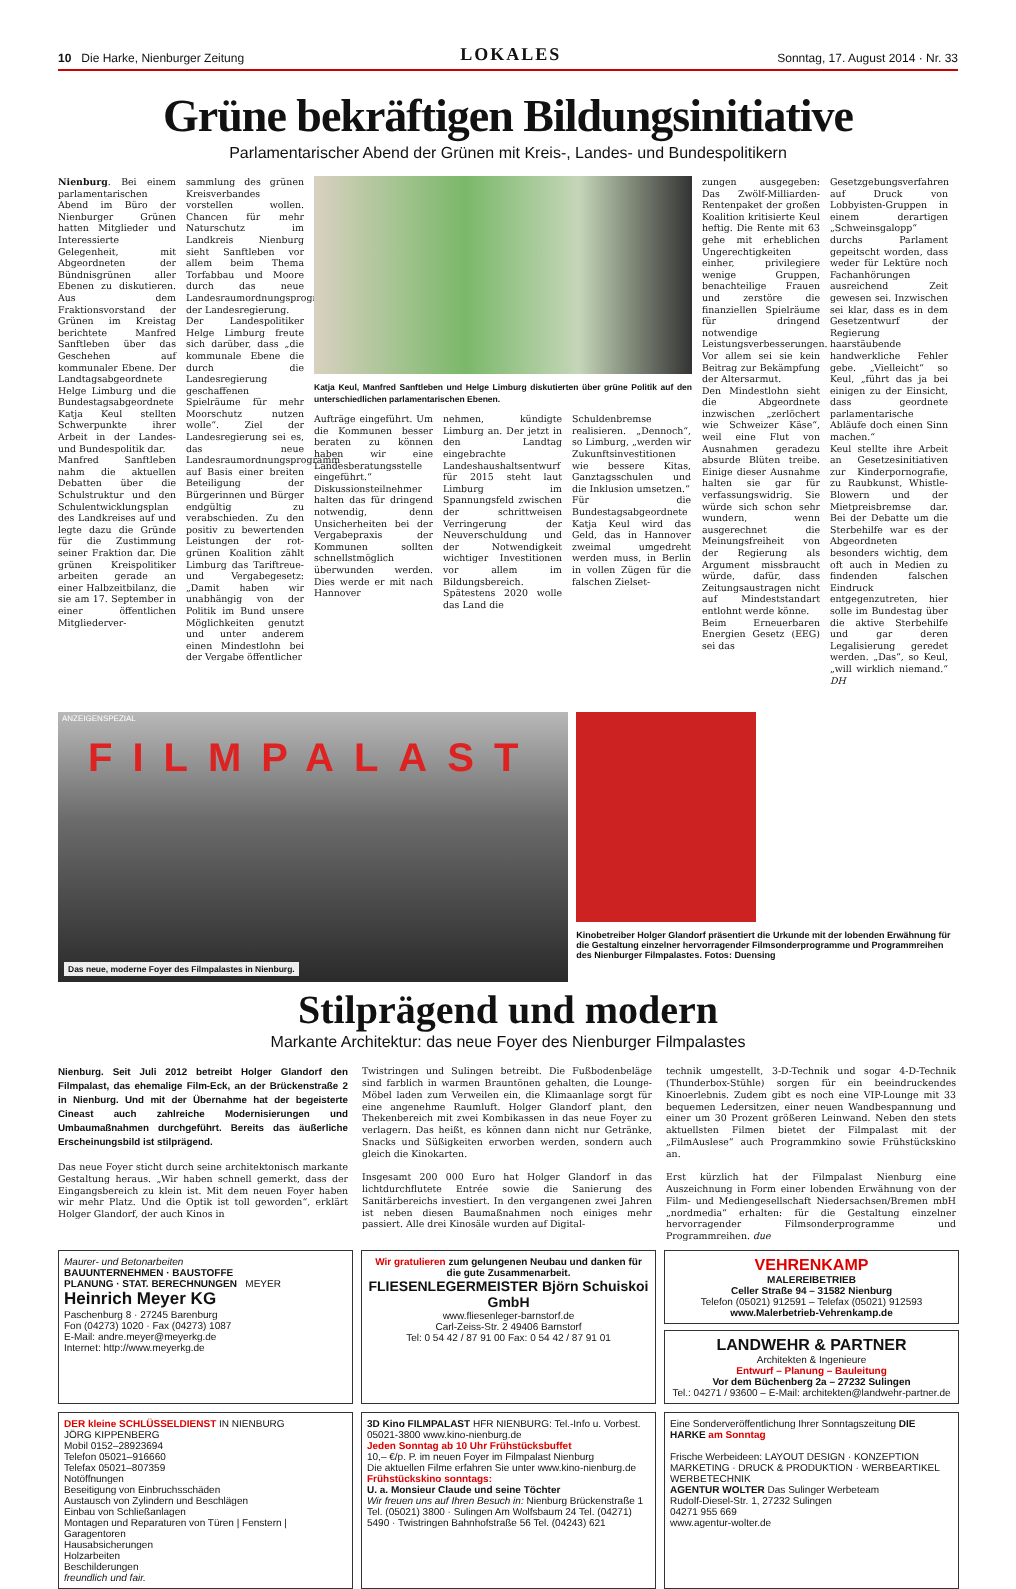10 Die Harke, Nienburger Zeitung LOKALES Sonntag, 17. August 2014 · Nr. 33
Grüne bekräftigen Bildungsinitiative
Parlamentarischer Abend der Grünen mit Kreis-, Landes- und Bundespolitikern
Nienburg. Bei einem parlamentarischen Abend im Büro der Nienburger Grünen hatten Mitglieder und Interessierte Gelegenheit, mit Abgeordneten der Bündnisgrünen aller Ebenen zu diskutieren. Aus dem Fraktionsvorstand der Grünen im Kreistag berichtete Manfred Sanftleben über das Geschehen auf kommunaler Ebene. Der Landtagsabgeordnete Helge Limburg und die Bundestagsabgeordnete Katja Keul stellten Schwerpunkte ihrer Arbeit in der Landes- und Bundespolitik dar.
Manfred Sanftleben nahm die aktuellen Debatten über die Schulstruktur und den Schulentwicklungsplan des Landkreises auf und legte dazu die Gründe für die Zustimmung seiner Fraktion dar. Die grünen Kreispolitiker arbeiten gerade an einer Halbzeitbilanz, die sie am 17. September in einer öffentlichen Mitgliederver-
sammlung des grünen Kreisverbandes vorstellen wollen. Chancen für mehr Naturschutz im Landkreis Nienburg sieht Sanftleben vor allem beim Thema Torfabbau und Moore durch das neue Landesraumordnungsprogramm der Landesregierung.
Der Landespolitiker Helge Limburg freute sich darüber, dass „die kommunale Ebene die durch die Landesregierung geschaffenen Spielräume für mehr Moorschutz nutzen wolle“. Ziel der Landesregierung sei es, das neue Landesraumordnungsprogramm auf Basis einer breiten Beteiligung der Bürgerinnen und Bürger endgültig zu verabschieden. Zu den positiv zu bewertenden Leistungen der rot-grünen Koalition zählt Limburg das Tariftreue- und Vergabegesetz: „Damit haben wir unabhängig von der Politik im Bund unsere Möglichkeiten genutzt und unter anderem einen Mindestlohn bei der Vergabe öffentlicher
Katja Keul, Manfred Sanftleben und Helge Limburg diskutierten über grüne Politik auf den unterschiedlichen parlamentarischen Ebenen.
Aufträge eingeführt. Um die Kommunen besser beraten zu können haben wir eine Landesberatungsstelle eingeführt.“ Diskussionsteilnehmer halten das für dringend notwendig, denn Unsicherheiten bei der Vergabepraxis der Kommunen sollten schnellstmöglich überwunden werden. Dies werde er mit nach Hannover
nehmen, kündigte Limburg an. Der jetzt in den Landtag eingebrachte Landeshaushaltsentwurf für 2015 steht laut Limburg im Spannungsfeld zwischen der schrittweisen Verringerung der Neuverschuldung und der Notwendigkeit wichtiger Investitionen vor allem im Bildungsbereich. Spätestens 2020 wolle das Land die
Schuldenbremse realisieren. „Dennoch“, so Limburg, „werden wir Zukunftsinvestitionen wie bessere Kitas, Ganztagsschulen und die Inklusion umsetzen.“
Für die Bundestagsabgeordnete Katja Keul wird das Geld, das in Hannover zweimal umgedreht werden muss, in Berlin in vollen Zügen für die falschen Zielset-
zungen ausgegeben: Das Zwölf-Milliarden-Rentenpaket der großen Koalition kritisierte Keul heftig. Die Rente mit 63 gehe mit erheblichen Ungerechtigkeiten einher, privilegiere wenige Gruppen, benachteilige Frauen und zerstöre die finanziellen Spielräume für dringend notwendige Leistungsverbesserungen. Vor allem sei sie kein Beitrag zur Bekämpfung der Altersarmut.
Den Mindestlohn sieht die Abgeordnete inzwischen „zerlöchert wie Schweizer Käse“, weil eine Flut von Ausnahmen geradezu absurde Blüten treibe. Einige dieser Ausnahme halten sie gar für verfassungswidrig. Sie würde sich schon sehr wundern, wenn ausgerechnet die Meinungsfreiheit von der Regierung als Argument missbraucht würde, dafür, dass Zeitungsaustragen nicht auf Mindeststandart entlohnt werde könne.
Beim Erneuerbaren Energien Gesetz (EEG) sei das
Gesetzgebungsverfahren auf Druck von Lobbyisten-Gruppen in einem derartigen „Schweinsgalopp“ durchs Parlament gepeitscht worden, dass weder für Lektüre noch Fachanhörungen ausreichend Zeit gewesen sei. Inzwischen sei klar, dass es in dem Gesetzentwurf der Regierung haarstäubende handwerkliche Fehler gebe. „Vielleicht“ so Keul, „führt das ja bei einigen zu der Einsicht, dass geordnete parlamentarische Abläufe doch einen Sinn machen.“
Keul stellte ihre Arbeit an Gesetzesinitiativen zur Kinderpornografie, zu Raubkunst, Whistle-Blowern und der Mietpreisbremse dar. Bei der Debatte um die Sterbehilfe war es der Abgeordneten besonders wichtig, dem oft auch in Medien zu findenden falschen Eindruck entgegenzutreten, hier solle im Bundestag über die aktive Sterbehilfe und gar deren Legalisierung geredet werden. „Das“, so Keul, „will wirklich niemand.“ DH
ANZEIGENSPEZIAL
FILMPALAST
Das neue, moderne Foyer des Filmpalastes in Nienburg.
Kinobetreiber Holger Glandorf präsentiert die Urkunde mit der lobenden Erwähnung für die Gestaltung einzelner hervorragender Filmsonderprogramme und Programmreihen des Nienburger Filmpalastes. Fotos: Duensing
Stilprägend und modern
Markante Architektur: das neue Foyer des Nienburger Filmpalastes
Nienburg. Seit Juli 2012 betreibt Holger Glandorf den Filmpalast, das ehemalige Film-Eck, an der Brückenstraße 2 in Nienburg. Und mit der Übernahme hat der begeisterte Cineast auch zahlreiche Modernisierungen und Umbaumaßnahmen durchgeführt. Bereits das äußerliche Erscheinungsbild ist stilprägend.
Das neue Foyer sticht durch seine architektonisch markante Gestaltung heraus. „Wir haben schnell gemerkt, dass der Eingangsbereich zu klein ist. Mit dem neuen Foyer haben wir mehr Platz. Und die Optik ist toll geworden“, erklärt Holger Glandorf, der auch Kinos in
Twistringen und Sulingen betreibt. Die Fußbodenbeläge sind farblich in warmen Brauntönen gehalten, die Lounge-Möbel laden zum Verweilen ein, die Klimaanlage sorgt für eine angenehme Raumluft. Holger Glandorf plant, den Thekenbereich mit zwei Kombikassen in das neue Foyer zu verlagern. Das heißt, es können dann nicht nur Getränke, Snacks und Süßigkeiten erworben werden, sondern auch gleich die Kinokarten.
Insgesamt 200 000 Euro hat Holger Glandorf in das lichtdurchflutete Entrée sowie die Sanierung des Sanitärbereichs investiert. In den vergangenen zwei Jahren ist neben diesen Baumaßnahmen noch einiges mehr passiert. Alle drei Kinosäle wurden auf Digital-
technik umgestellt, 3-D-Technik und sogar 4-D-Technik (Thunderbox-Stühle) sorgen für ein beeindruckendes Kinoerlebnis. Zudem gibt es noch eine VIP-Lounge mit 33 bequemen Ledersitzen, einer neuen Wandbespannung und einer um 30 Prozent größeren Leinwand. Neben den stets aktuellsten Filmen bietet der Filmpalast mit der „FilmAuslese“ auch Programmkino sowie Frühstückskino an.
Erst kürzlich hat der Filmpalast Nienburg eine Auszeichnung in Form einer lobenden Erwähnung von der Film- und Mediengesellschaft Niedersachsen/Bremen mbH „nordmedia“ erhalten: für die Gestaltung einzelner hervorragender Filmsonderprogramme und Programmreihen. due
Maurer- und Betonarbeiten
BAUUNTERNEHMEN · BAUSTOFFE
PLANUNG · STAT. BERECHNUNGEN MEYER
Heinrich Meyer KG
Paschenburg 8 · 27245 Barenburg
Fon (04273) 1020 · Fax (04273) 1087
E-Mail: andre.meyer@meyerkg.de
Internet: http://www.meyerkg.de
Wir gratulieren zum gelungenen Neubau und danken für die gute Zusammenarbeit.
FLIESENLEGERMEISTER Björn Schuiskoi GmbH
www.fliesenleger-barnstorf.de
Carl-Zeiss-Str. 2 49406 Barnstorf
Tel: 0 54 42 / 87 91 00 Fax: 0 54 42 / 87 91 01
VEHRENKAMP
MALEREIBETRIEB
Celler Straße 94 – 31582 Nienburg
Telefon (05021) 912591 – Telefax (05021) 912593
www.Malerbetrieb-Vehrenkamp.de
LANDWEHR & PARTNER
Architekten & Ingenieure
Entwurf – Planung – Bauleitung
Vor dem Büchenberg 2a – 27232 Sulingen
Tel.: 04271 / 93600 – E-Mail: architekten@landwehr-partner.de
DER kleine SCHLÜSSELDIENST IN NIENBURG
JÖRG KIPPENBERG
Mobil 0152–28923694
Telefon 05021–916660
Telefax 05021–807359
Notöffnungen
Beseitigung von Einbruchsschäden
Austausch von Zylindern und Beschlägen
Einbau von Schließanlagen
Montagen und Reparaturen von Türen | Fenstern | Garagentoren
Hausabsicherungen
Holzarbeiten
Beschilderungen
freundlich und fair.
3D Kino FILMPALAST HFR NIENBURG: Tel.-Info u. Vorbest. 05021-3800 www.kino-nienburg.de
Jeden Sonntag ab 10 Uhr Frühstücksbuffet
10,– €/p. P. im neuen Foyer im Filmpalast Nienburg
Die aktuellen Filme erfahren Sie unter www.kino-nienburg.de
Frühstückskino sonntags:
U. a. Monsieur Claude und seine Töchter
Wir freuen uns auf Ihren Besuch in: Nienburg Brückenstraße 1 Tel. (05021) 3800 · Sulingen Am Wolfsbaum 24 Tel. (04271) 5490 · Twistringen Bahnhofstraße 56 Tel. (04243) 621
Eine Sonderveröffentlichung Ihrer Sonntagszeitung DIE HARKE am Sonntag
Frische Werbeideen: LAYOUT DESIGN · KONZEPTION MARKETING · DRUCK & PRODUKTION · WERBEARTIKEL WERBETECHNIK
AGENTUR WOLTER Das Sulinger Werbeteam
Rudolf-Diesel-Str. 1, 27232 Sulingen
04271 955 669
www.agentur-wolter.de